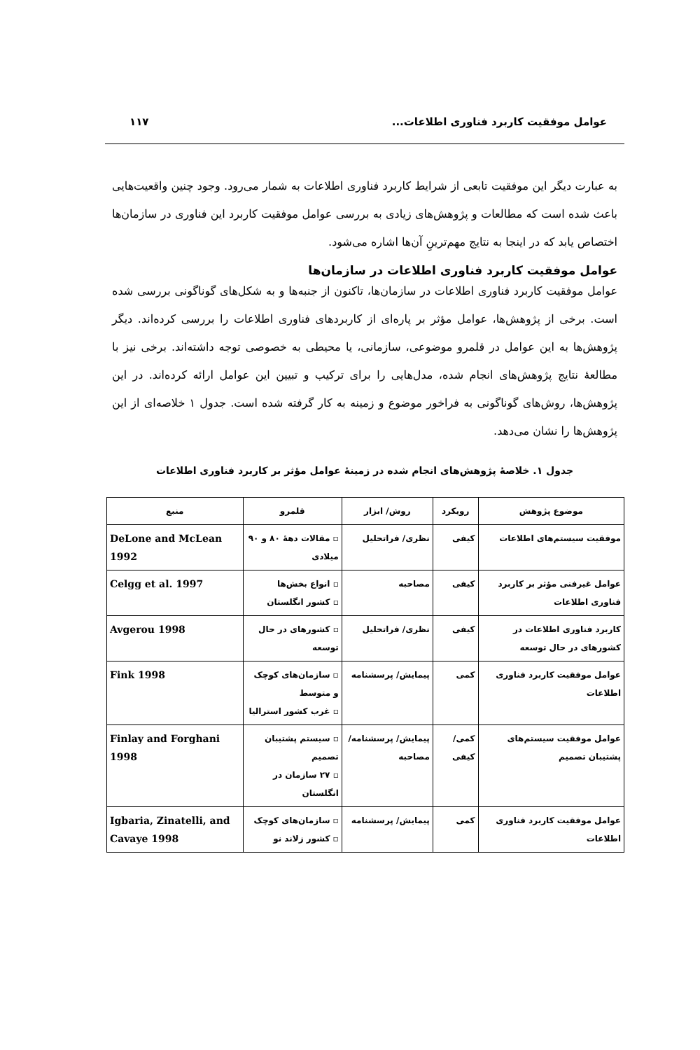عوامل موفقیت کاربرد فناوری اطلاعات... ۱۱۷
به عبارت دیگر این موفقیت تابعی از شرایط کاربرد فناوری اطلاعات به شمار می‌رود. وجود چنین واقعیت‌هایی باعث شده است که مطالعات و پژوهش‌های زیادی به بررسی عوامل موفقیت کاربرد این فناوری در سازمان‌ها اختصاص یابد که در اینجا به نتایج مهم‌ترینِ آن‌ها اشاره می‌شود.
عوامل موفقیت کاربرد فناوری اطلاعات در سازمان‌ها
عوامل موفقیت کاربرد فناوری اطلاعات در سازمان‌ها، تاکنون از جنبه‌ها و به شکل‌های گوناگونی بررسی شده است. برخی از پژوهش‌ها، عوامل مؤثر بر پاره‌ای از کاربردهای فناوری اطلاعات را بررسی کرده‌اند. دیگر پژوهش‌ها به این عوامل در قلمرو موضوعی، سازمانی، یا محیطی به خصوصی توجه داشته‌اند. برخی نیز با مطالعهٔ نتایج پژوهش‌های انجام شده، مدل‌هایی را برای ترکیب و تبیین این عوامل ارائه کرده‌اند. در این پژوهش‌ها، روش‌های گوناگونی به فراخور موضوع و زمینه به کار گرفته شده است. جدول ۱ خلاصه‌ای از این پژوهش‌ها را نشان می‌دهد.
جدول ۱. خلاصهٔ پژوهش‌های انجام شده در زمینهٔ عوامل مؤثر بر کاربرد فناوری اطلاعات
| موضوع پژوهش | رویکرد | روش/ ابزار | قلمرو | منبع |
| --- | --- | --- | --- | --- |
| موفقیت سیستم‌های اطلاعات | کیفی | نظری/ فراتحلیل | ▫ مقالات دههٔ ۸۰ و ۹۰ میلادی | DeLone and McLean 1992 |
| عوامل غیرفنی مؤثر بر کاربرد فناوری اطلاعات | کیفی | مصاحبه | ▫ انواع بخش‌ها ▫ کشور انگلستان | Celgg et al. 1997 |
| کاربرد فناوری اطلاعات در کشورهای در حال توسعه | کیفی | نظری/ فراتحلیل | ▫ کشورهای در حال توسعه | Avgerou 1998 |
| عوامل موفقیت کاربرد فناوری اطلاعات | کمی | پیمایش/ پرسشنامه | ▫ سازمان‌های کوچک و متوسط ▫ غرب کشور استرالیا | Fink 1998 |
| عوامل موفقیت سیستم‌های پشتیبان تصمیم | کمی/ کیفی | پیمایش/ پرسشنامه/ مصاحبه | ▫ سیستم پشتیبان تصمیم ▫ ۲۷ سازمان در انگلستان | Finlay and Forghani 1998 |
| عوامل موفقیت کاربرد فناوری اطلاعات | کمی | پیمایش/ پرسشنامه | ▫ سازمان‌های کوچک ▫ کشور زلاند نو | Igbaria, Zinatelli, and Cavaye 1998 |